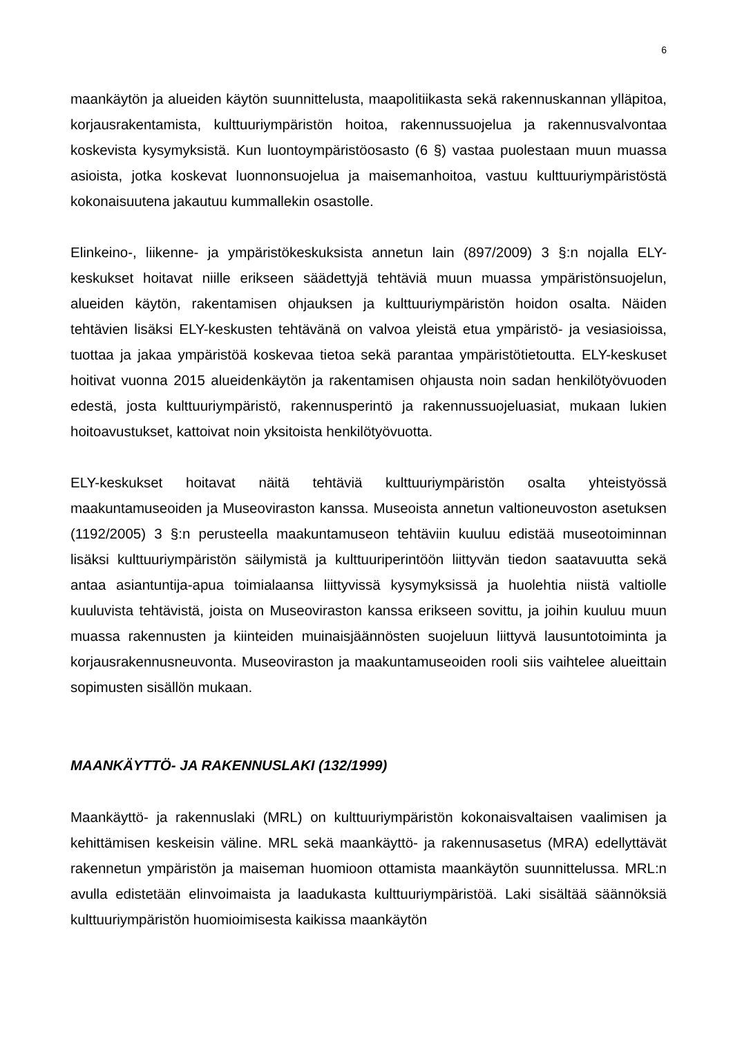6
maankäytön ja alueiden käytön suunnittelusta, maapolitiikasta sekä rakennuskannan ylläpitoa, korjausrakentamista, kulttuuriympäristön hoitoa, rakennussuojelua ja rakennusvalvontaa koskevista kysymyksistä. Kun luontoympäristöosasto (6 §) vastaa puolestaan muun muassa asioista, jotka koskevat luonnonsuojelua ja maisemanhoitoa, vastuu kulttuuriympäristöstä kokonaisuutena jakautuu kummallekin osastolle.
Elinkeino-, liikenne- ja ympäristökeskuksista annetun lain (897/2009) 3 §:n nojalla ELY-keskukset hoitavat niille erikseen säädettyjä tehtäviä muun muassa ympäristönsuojelun, alueiden käytön, rakentamisen ohjauksen ja kulttuuriympäristön hoidon osalta. Näiden tehtävien lisäksi ELY-keskusten tehtävänä on valvoa yleistä etua ympäristö- ja vesiasioissa, tuottaa ja jakaa ympäristöä koskevaa tietoa sekä parantaa ympäristötietoutta. ELY-keskuset hoitivat vuonna 2015 alueidenkäytön ja rakentamisen ohjausta noin sadan henkilötyövuoden edestä, josta kulttuuriympäristö, rakennusperintö ja rakennussuojeluasiat, mukaan lukien hoitoavustukset, kattoivat noin yksitoista henkilötyövuotta.
ELY-keskukset hoitavat näitä tehtäviä kulttuuriympäristön osalta yhteistyössä maakuntamuseoiden ja Museoviraston kanssa. Museoista annetun valtioneuvoston asetuksen (1192/2005) 3 §:n perusteella maakuntamuseon tehtäviin kuuluu edistää museotoiminnan lisäksi kulttuuriympäristön säilymistä ja kulttuuriperintöön liittyvän tiedon saatavuutta sekä antaa asiantuntija-apua toimialaansa liittyvissä kysymyksissä ja huolehtia niistä valtiolle kuuluvista tehtävistä, joista on Museoviraston kanssa erikseen sovittu, ja joihin kuuluu muun muassa rakennusten ja kiinteiden muinaisjäännösten suojeluun liittyvä lausuntotoiminta ja korjausrakennusneuvonta. Museoviraston ja maakuntamuseoiden rooli siis vaihtelee alueittain sopimusten sisällön mukaan.
MAANKÄYTTÖ- JA RAKENNUSLAKI (132/1999)
Maankäyttö- ja rakennuslaki (MRL) on kulttuuriympäristön kokonaisvaltaisen vaalimisen ja kehittämisen keskeisin väline. MRL sekä maankäyttö- ja rakennusasetus (MRA) edellyttävät rakennetun ympäristön ja maiseman huomioon ottamista maankäytön suunnittelussa. MRL:n avulla edistetään elinvoimaista ja laadukasta kulttuuriympäristöä. Laki sisältää säännöksiä kulttuuriympäristön huomioimisesta kaikissa maankäytön